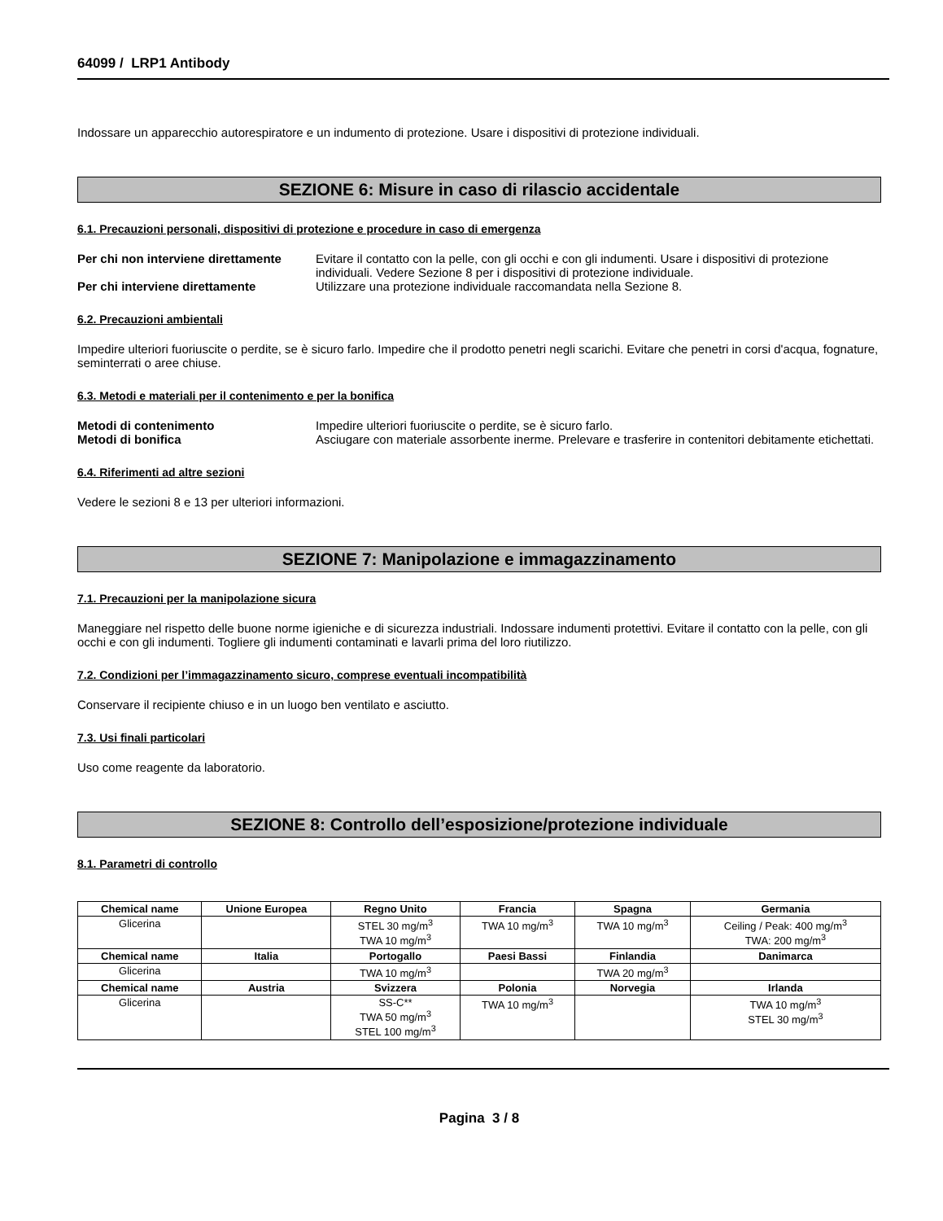64099 / LRP1 Antibody
Indossare un apparecchio autorespiratore e un indumento di protezione. Usare i dispositivi di protezione individuali.
SEZIONE 6: Misure in caso di rilascio accidentale
6.1. Precauzioni personali, dispositivi di protezione e procedure in caso di emergenza
Per chi non interviene direttamente Evitare il contatto con la pelle, con gli occhi e con gli indumenti. Usare i dispositivi di protezione individuali. Vedere Sezione 8 per i dispositivi di protezione individuale.
Per chi interviene direttamente Utilizzare una protezione individuale raccomandata nella Sezione 8.
6.2. Precauzioni ambientali
Impedire ulteriori fuoriuscite o perdite, se è sicuro farlo. Impedire che il prodotto penetri negli scarichi. Evitare che penetri in corsi d'acqua, fognature, seminterrati o aree chiuse.
6.3. Metodi e materiali per il contenimento e per la bonifica
Metodi di contenimento Impedire ulteriori fuoriuscite o perdite, se è sicuro farlo.
Metodi di bonifica Asciugare con materiale assorbente inerme. Prelevare e trasferire in contenitori debitamente etichettati.
6.4. Riferimenti ad altre sezioni
Vedere le sezioni 8 e 13 per ulteriori informazioni.
SEZIONE 7: Manipolazione e immagazzinamento
7.1. Precauzioni per la manipolazione sicura
Maneggiare nel rispetto delle buone norme igieniche e di sicurezza industriali. Indossare indumenti protettivi. Evitare il contatto con la pelle, con gli occhi e con gli indumenti. Togliere gli indumenti contaminati e lavarli prima del loro riutilizzo.
7.2. Condizioni per l’immagazzinamento sicuro, comprese eventuali incompatibilità
Conservare il recipiente chiuso e in un luogo ben ventilato e asciutto.
7.3. Usi finali particolari
Uso come reagente da laboratorio.
SEZIONE 8: Controllo dell’esposizione/protezione individuale
8.1. Parametri di controllo
| Chemical name | Unione Europea | Regno Unito | Francia | Spagna | Germania |
| --- | --- | --- | --- | --- | --- |
| Glicerina | | STEL 30 mg/m<sup>3</sup> TWA 10 mg/m<sup>3</sup> | TWA 10 mg/m<sup>3</sup> | TWA 10 mg/m<sup>3</sup> | Ceiling / Peak: 400 mg/m<sup>3</sup> TWA: 200 mg/m<sup>3</sup> |
| Chemical name | Italia | Portogallo | Paesi Bassi | Finlandia | Danimarca |
| Glicerina | | TWA 10 mg/m<sup>3</sup> | | TWA 20 mg/m<sup>3</sup> | |
| Chemical name | Austria | Svizzera | Polonia | Norvegia | Irlanda |
| Glicerina | | SS-C** TWA 50 mg/m<sup>3</sup> STEL 100 mg/m<sup>3</sup> | TWA 10 mg/m<sup>3</sup> | | TWA 10 mg/m<sup>3</sup> STEL 30 mg/m<sup>3</sup> |
Pagina 3 / 8